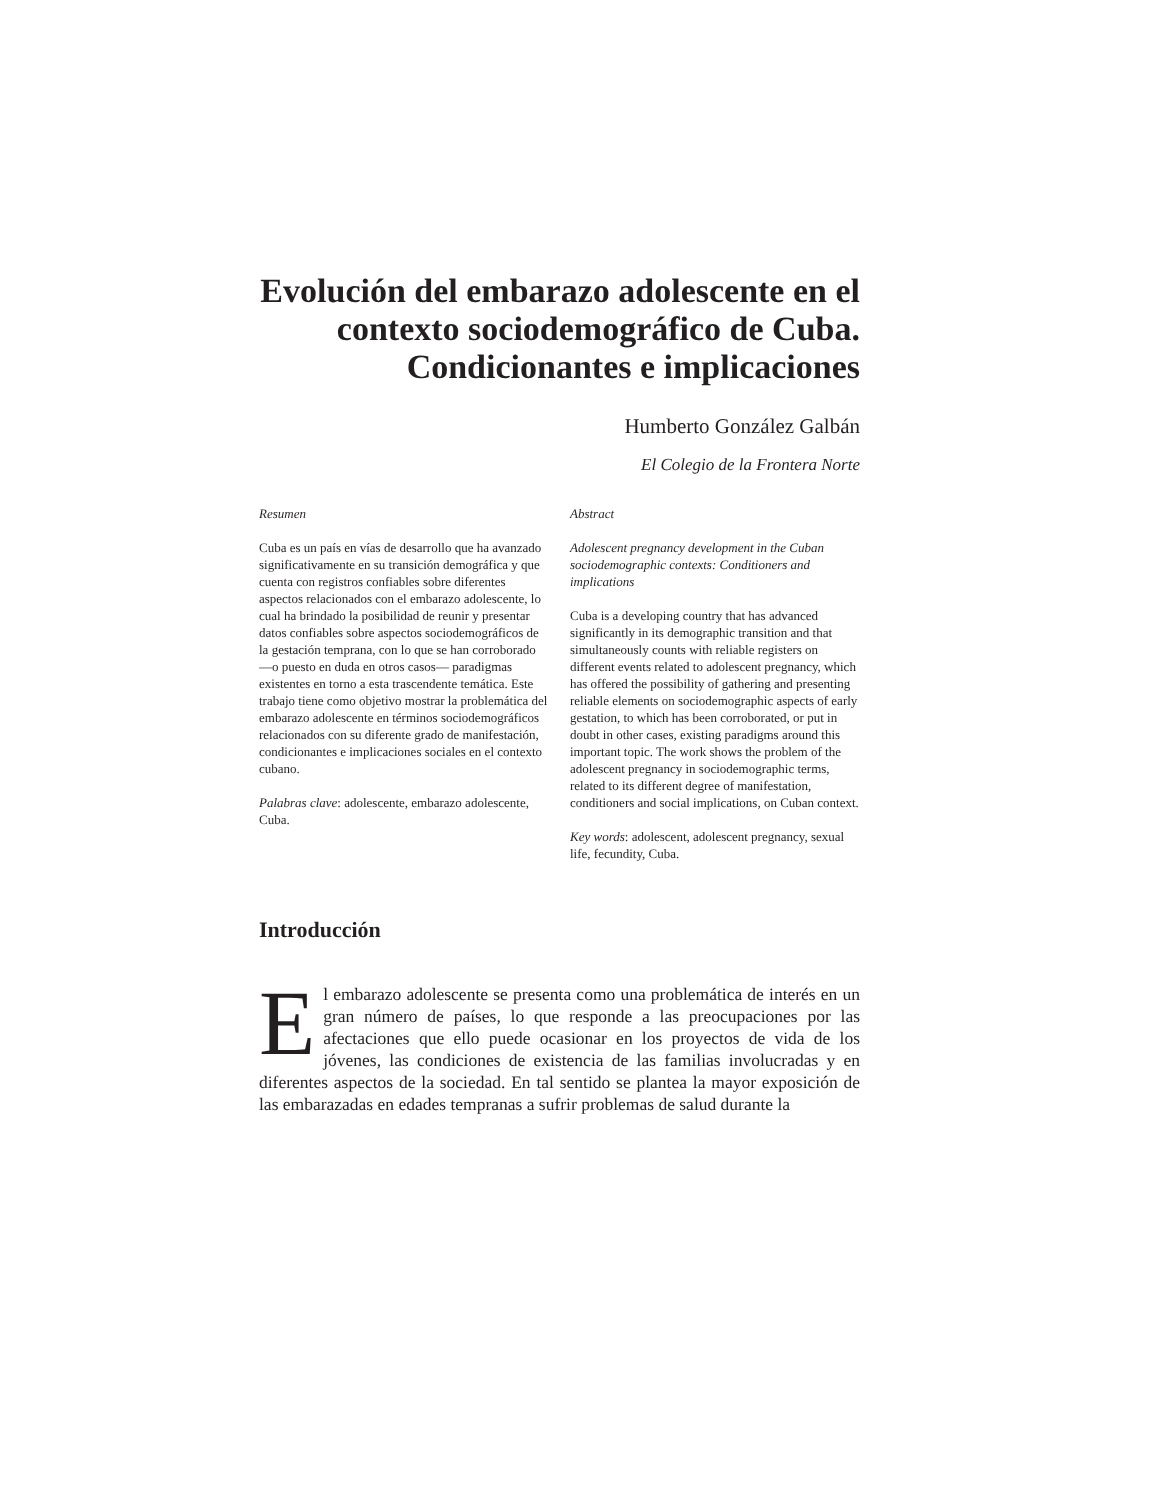Evolución del embarazo adolescente en el contexto sociodemográfico de Cuba. Condicionantes e implicaciones
Humberto González Galbán
El Colegio de la Frontera Norte
Resumen
Cuba es un país en vías de desarrollo que ha avanzado significativamente en su transición demográfica y que cuenta con registros confiables sobre diferentes aspectos relacionados con el embarazo adolescente, lo cual ha brindado la posibilidad de reunir y presentar datos confiables sobre aspectos sociodemográficos de la gestación temprana, con lo que se han corroborado —o puesto en duda en otros casos— paradigmas existentes en torno a esta trascendente temática. Este trabajo tiene como objetivo mostrar la problemática del embarazo adolescente en términos sociodemográficos relacionados con su diferente grado de manifestación, condicionantes e implicaciones sociales en el contexto cubano.
Palabras clave: adolescente, embarazo adolescente, Cuba.
Abstract
Adolescent pregnancy development in the Cuban sociodemographic contexts: Conditioners and implications
Cuba is a developing country that has advanced significantly in its demographic transition and that simultaneously counts with reliable registers on different events related to adolescent pregnancy, which has offered the possibility of gathering and presenting reliable elements on sociodemographic aspects of early gestation, to which has been corroborated, or put in doubt in other cases, existing paradigms around this important topic. The work shows the problem of the adolescent pregnancy in sociodemographic terms, related to its different degree of manifestation, conditioners and social implications, on Cuban context.
Key words: adolescent, adolescent pregnancy, sexual life, fecundity, Cuba.
Introducción
El embarazo adolescente se presenta como una problemática de interés en un gran número de países, lo que responde a las preocupaciones por las afectaciones que ello puede ocasionar en los proyectos de vida de los jóvenes, las condiciones de existencia de las familias involucradas y en diferentes aspectos de la sociedad. En tal sentido se plantea la mayor exposición de las embarazadas en edades tempranas a sufrir problemas de salud durante la